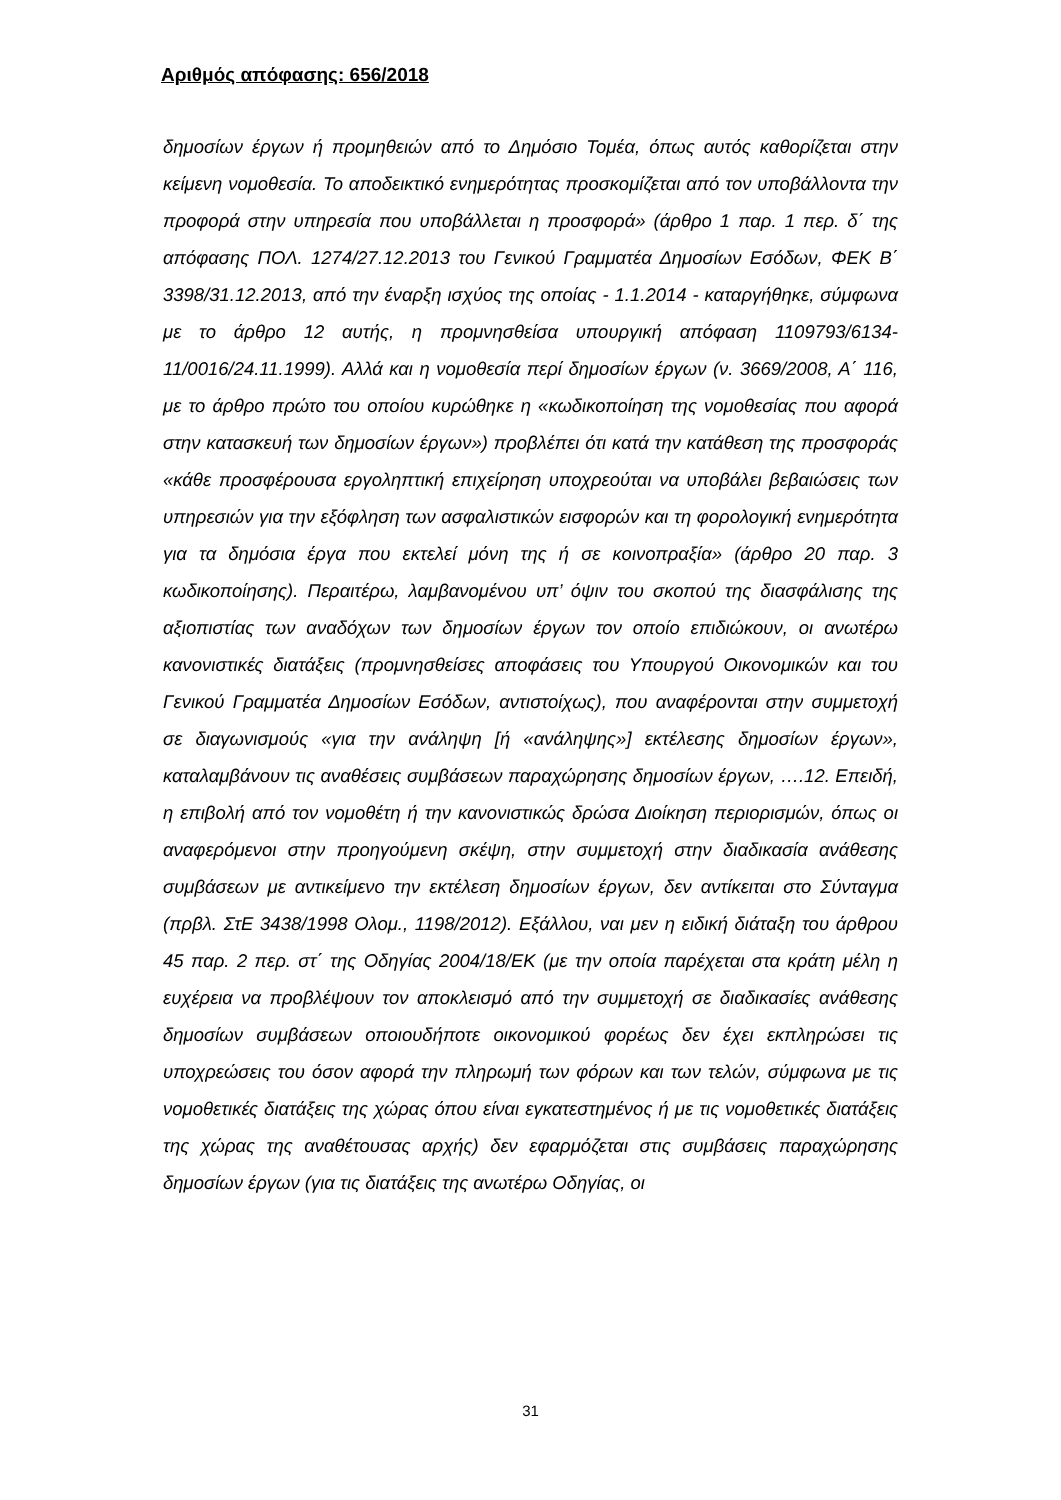Αριθμός απόφασης: 656/2018
δημοσίων έργων ή προμηθειών από το Δημόσιο Τομέα, όπως αυτός καθορίζεται στην κείμενη νομοθεσία. Το αποδεικτικό ενημερότητας προσκομίζεται από τον υποβάλλοντα την προφορά στην υπηρεσία που υποβάλλεται η προσφορά» (άρθρο 1 παρ. 1 περ. δ΄ της απόφασης ΠΟΛ. 1274/27.12.2013 του Γενικού Γραμματέα Δημοσίων Εσόδων, ΦΕΚ Β΄ 3398/31.12.2013, από την έναρξη ισχύος της οποίας - 1.1.2014 - καταργήθηκε, σύμφωνα με το άρθρο 12 αυτής, η προμνησθείσα υπουργική απόφαση 1109793/6134-11/0016/24.11.1999). Αλλά και η νομοθεσία περί δημοσίων έργων (ν. 3669/2008, Α΄ 116, με το άρθρο πρώτο του οποίου κυρώθηκε η «κωδικοποίηση της νομοθεσίας που αφορά στην κατασκευή των δημοσίων έργων») προβλέπει ότι κατά την κατάθεση της προσφοράς «κάθε προσφέρουσα εργοληπτική επιχείρηση υποχρεούται να υποβάλει βεβαιώσεις των υπηρεσιών για την εξόφληση των ασφαλιστικών εισφορών και τη φορολογική ενημερότητα για τα δημόσια έργα που εκτελεί μόνη της ή σε κοινοπραξία» (άρθρο 20 παρ. 3 κωδικοποίησης). Περαιτέρω, λαμβανομένου υπ’ όψιν του σκοπού της διασφάλισης της αξιοπιστίας των αναδόχων των δημοσίων έργων τον οποίο επιδιώκουν, οι ανωτέρω κανονιστικές διατάξεις (προμνησθείσες αποφάσεις του Υπουργού Οικονομικών και του Γενικού Γραμματέα Δημοσίων Εσόδων, αντιστοίχως), που αναφέρονται στην συμμετοχή σε διαγωνισμούς «για την ανάληψη [ή «ανάληψης»] εκτέλεσης δημοσίων έργων», καταλαμβάνουν τις αναθέσεις συμβάσεων παραχώρησης δημοσίων έργων, ….12. Επειδή, η επιβολή από τον νομοθέτη ή την κανονιστικώς δρώσα Διοίκηση περιορισμών, όπως οι αναφερόμενοι στην προηγούμενη σκέψη, στην συμμετοχή στην διαδικασία ανάθεσης συμβάσεων με αντικείμενο την εκτέλεση δημοσίων έργων, δεν αντίκειται στο Σύνταγμα (πρβλ. ΣτΕ 3438/1998 Ολομ., 1198/2012). Εξάλλου, ναι μεν η ειδική διάταξη του άρθρου 45 παρ. 2 περ. στ΄ της Οδηγίας 2004/18/ΕΚ (με την οποία παρέχεται στα κράτη μέλη η ευχέρεια να προβλέψουν τον αποκλεισμό από την συμμετοχή σε διαδικασίες ανάθεσης δημοσίων συμβάσεων οποιουδήποτε οικονομικού φορέως δεν έχει εκπληρώσει τις υποχρεώσεις του όσον αφορά την πληρωμή των φόρων και των τελών, σύμφωνα με τις νομοθετικές διατάξεις της χώρας όπου είναι εγκατεστημένος ή με τις νομοθετικές διατάξεις της χώρας της αναθέτουσας αρχής) δεν εφαρμόζεται στις συμβάσεις παραχώρησης δημοσίων έργων (για τις διατάξεις της ανωτέρω Οδηγίας, οι
31